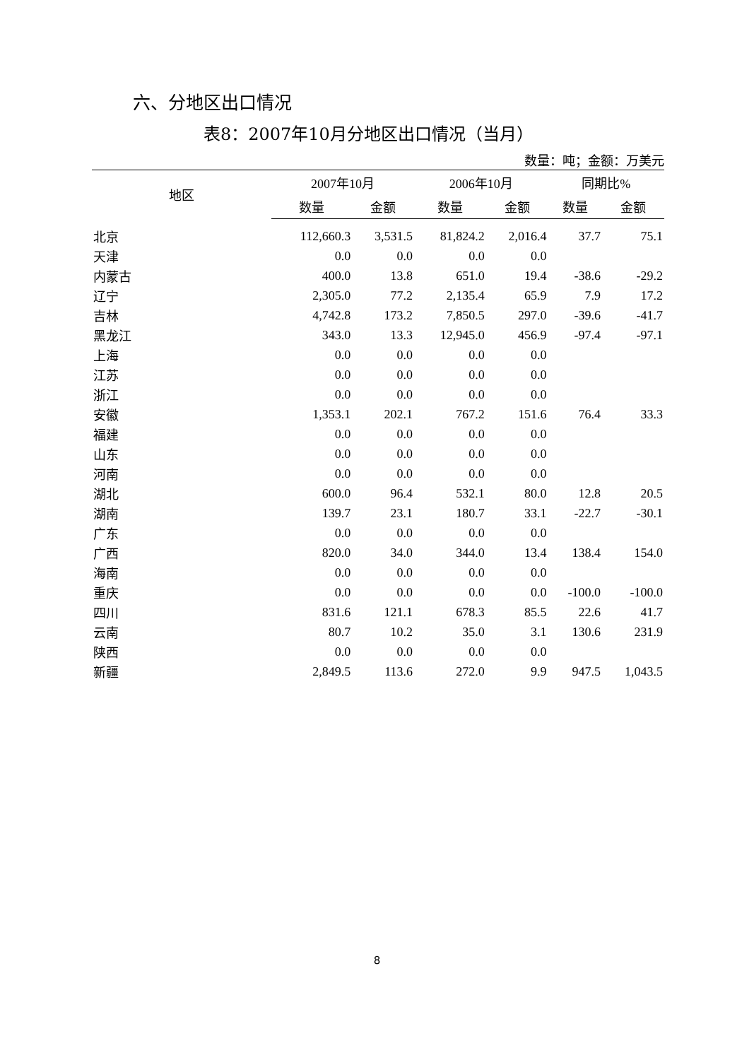六、分地区出口情况
表8：2007年10月分地区出口情况（当月）
数量：吨；金额：万美元
| 地区 | 2007年10月 | | 2006年10月 | | 同期比% | |
| --- | --- | --- | --- | --- | --- | --- |
| | 数量 | 金额 | 数量 | 金额 | 数量 | 金额 |
| 北京 | 112,660.3 | 3,531.5 | 81,824.2 | 2,016.4 | 37.7 | 75.1 |
| 天津 | 0.0 | 0.0 | 0.0 | 0.0 | | |
| 内蒙古 | 400.0 | 13.8 | 651.0 | 19.4 | -38.6 | -29.2 |
| 辽宁 | 2,305.0 | 77.2 | 2,135.4 | 65.9 | 7.9 | 17.2 |
| 吉林 | 4,742.8 | 173.2 | 7,850.5 | 297.0 | -39.6 | -41.7 |
| 黑龙江 | 343.0 | 13.3 | 12,945.0 | 456.9 | -97.4 | -97.1 |
| 上海 | 0.0 | 0.0 | 0.0 | 0.0 | | |
| 江苏 | 0.0 | 0.0 | 0.0 | 0.0 | | |
| 浙江 | 0.0 | 0.0 | 0.0 | 0.0 | | |
| 安徽 | 1,353.1 | 202.1 | 767.2 | 151.6 | 76.4 | 33.3 |
| 福建 | 0.0 | 0.0 | 0.0 | 0.0 | | |
| 山东 | 0.0 | 0.0 | 0.0 | 0.0 | | |
| 河南 | 0.0 | 0.0 | 0.0 | 0.0 | | |
| 湖北 | 600.0 | 96.4 | 532.1 | 80.0 | 12.8 | 20.5 |
| 湖南 | 139.7 | 23.1 | 180.7 | 33.1 | -22.7 | -30.1 |
| 广东 | 0.0 | 0.0 | 0.0 | 0.0 | | |
| 广西 | 820.0 | 34.0 | 344.0 | 13.4 | 138.4 | 154.0 |
| 海南 | 0.0 | 0.0 | 0.0 | 0.0 | | |
| 重庆 | 0.0 | 0.0 | 0.0 | 0.0 | -100.0 | -100.0 |
| 四川 | 831.6 | 121.1 | 678.3 | 85.5 | 22.6 | 41.7 |
| 云南 | 80.7 | 10.2 | 35.0 | 3.1 | 130.6 | 231.9 |
| 陕西 | 0.0 | 0.0 | 0.0 | 0.0 | | |
| 新疆 | 2,849.5 | 113.6 | 272.0 | 9.9 | 947.5 | 1,043.5 |
8